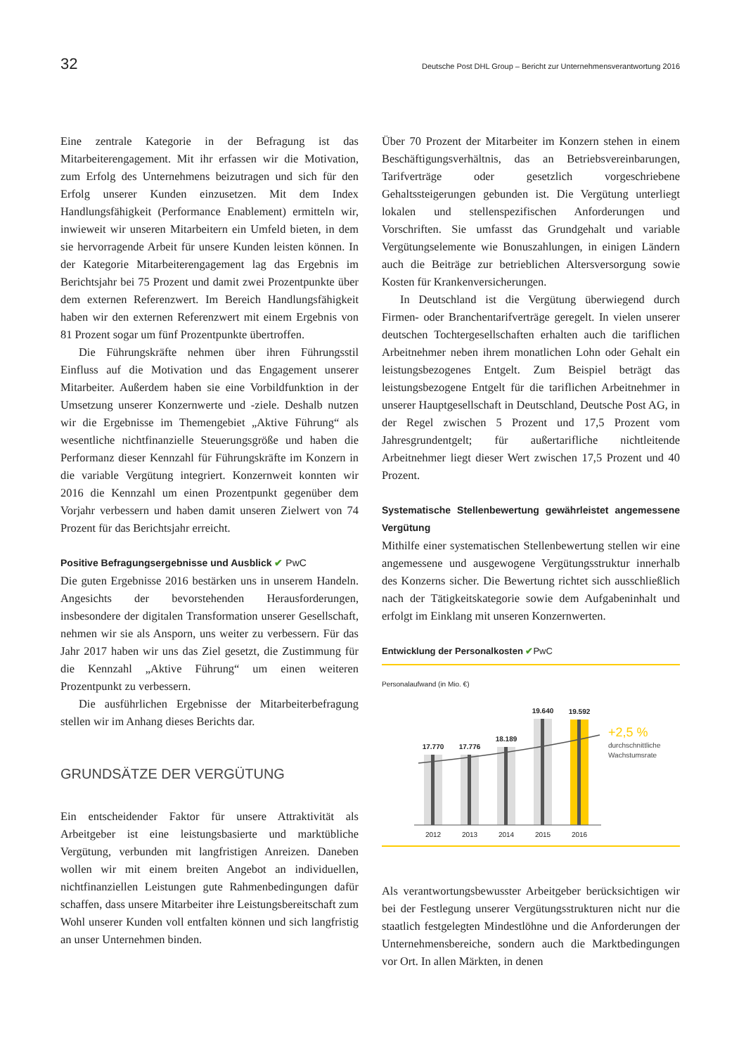32 Deutsche Post DHL Group – Bericht zur Unternehmensverantwortung 2016
Eine zentrale Kategorie in der Befragung ist das Mitarbeiterengagement. Mit ihr erfassen wir die Motivation, zum Erfolg des Unternehmens beizutragen und sich für den Erfolg unserer Kunden einzusetzen. Mit dem Index Handlungsfähigkeit (Performance Enablement) ermitteln wir, inwieweit wir unseren Mitarbeitern ein Umfeld bieten, in dem sie hervorragende Arbeit für unsere Kunden leisten können. In der Kategorie Mitarbeiterengagement lag das Ergebnis im Berichtsjahr bei 75 Prozent und damit zwei Prozentpunkte über dem externen Referenzwert. Im Bereich Handlungsfähigkeit haben wir den externen Referenzwert mit einem Ergebnis von 81 Prozent sogar um fünf Prozentpunkte übertroffen.
Die Führungskräfte nehmen über ihren Führungsstil Einfluss auf die Motivation und das Engagement unserer Mitarbeiter. Außerdem haben sie eine Vorbildfunktion in der Umsetzung unserer Konzernwerte und -ziele. Deshalb nutzen wir die Ergebnisse im Themengebiet „Aktive Führung“ als wesentliche nichtfinanzielle Steuerungsgröße und haben die Performanz dieser Kennzahl für Führungskräfte im Konzern in die variable Vergütung integriert. Konzernweit konnten wir 2016 die Kennzahl um einen Prozentpunkt gegenüber dem Vorjahr verbessern und haben damit unseren Zielwert von 74 Prozent für das Berichtsjahr erreicht.
Positive Befragungsergebnisse und Ausblick ✔ PwC
Die guten Ergebnisse 2016 bestärken uns in unserem Handeln. Angesichts der bevorstehenden Herausforderungen, insbesondere der digitalen Transformation unserer Gesellschaft, nehmen wir sie als Ansporn, uns weiter zu verbessern. Für das Jahr 2017 haben wir uns das Ziel gesetzt, die Zustimmung für die Kennzahl „Aktive Führung“ um einen weiteren Prozentpunkt zu verbessern.
Die ausführlichen Ergebnisse der Mitarbeiterbefragung stellen wir im Anhang dieses Berichts dar.
GRUNDSÄTZE DER VERGÜTUNG
Ein entscheidender Faktor für unsere Attraktivität als Arbeitgeber ist eine leistungsbasierte und marktübliche Vergütung, verbunden mit langfristigen Anreizen. Daneben wollen wir mit einem breiten Angebot an individuellen, nichtfinanziellen Leistungen gute Rahmenbedingungen dafür schaffen, dass unsere Mitarbeiter ihre Leistungsbereitschaft zum Wohl unserer Kunden voll entfalten können und sich langfristig an unser Unternehmen binden.
Über 70 Prozent der Mitarbeiter im Konzern stehen in einem Beschäftigungsverhältnis, das an Betriebsvereinbarungen, Tarifverträge oder gesetzlich vorgeschriebene Gehaltssteigerungen gebunden ist. Die Vergütung unterliegt lokalen und stellenspezifischen Anforderungen und Vorschriften. Sie umfasst das Grundgehalt und variable Vergütungselemente wie Bonuszahlungen, in einigen Ländern auch die Beiträge zur betrieblichen Altersversorgung sowie Kosten für Krankenversicherungen.
In Deutschland ist die Vergütung überwiegend durch Firmen- oder Branchentarifverträge geregelt. In vielen unserer deutschen Tochtergesellschaften erhalten auch die tariflichen Arbeitnehmer neben ihrem monatlichen Lohn oder Gehalt ein leistungsbezogenes Entgelt. Zum Beispiel beträgt das leistungsbezogene Entgelt für die tariflichen Arbeitnehmer in unserer Hauptgesellschaft in Deutschland, Deutsche Post AG, in der Regel zwischen 5 Prozent und 17,5 Prozent vom Jahresgrundentgelt; für außertarifliche nichtleitende Arbeitnehmer liegt dieser Wert zwischen 17,5 Prozent und 40 Prozent.
Systematische Stellenbewertung gewährleistet angemessene Vergütung
Mithilfe einer systematischen Stellenbewertung stellen wir eine angemessene und ausgewogene Vergütungsstruktur innerhalb des Konzerns sicher. Die Bewertung richtet sich ausschließlich nach der Tätigkeitskategorie sowie dem Aufgabeninhalt und erfolgt im Einklang mit unseren Konzernwerten.
Entwicklung der Personalkosten ✔PwC
Personalaufwand (in Mio. €)
17.770
2012
17.776
2013
18.189
2014
19.640
2015
19.592
2016
+2,5 %
durchschnittliche
Wachstumsrate
Als verantwortungsbewusster Arbeitgeber berücksichtigen wir bei der Festlegung unserer Vergütungsstrukturen nicht nur die staatlich festgelegten Mindestlöhne und die Anforderungen der Unternehmensbereiche, sondern auch die Marktbedingungen vor Ort. In allen Märkten, in denen